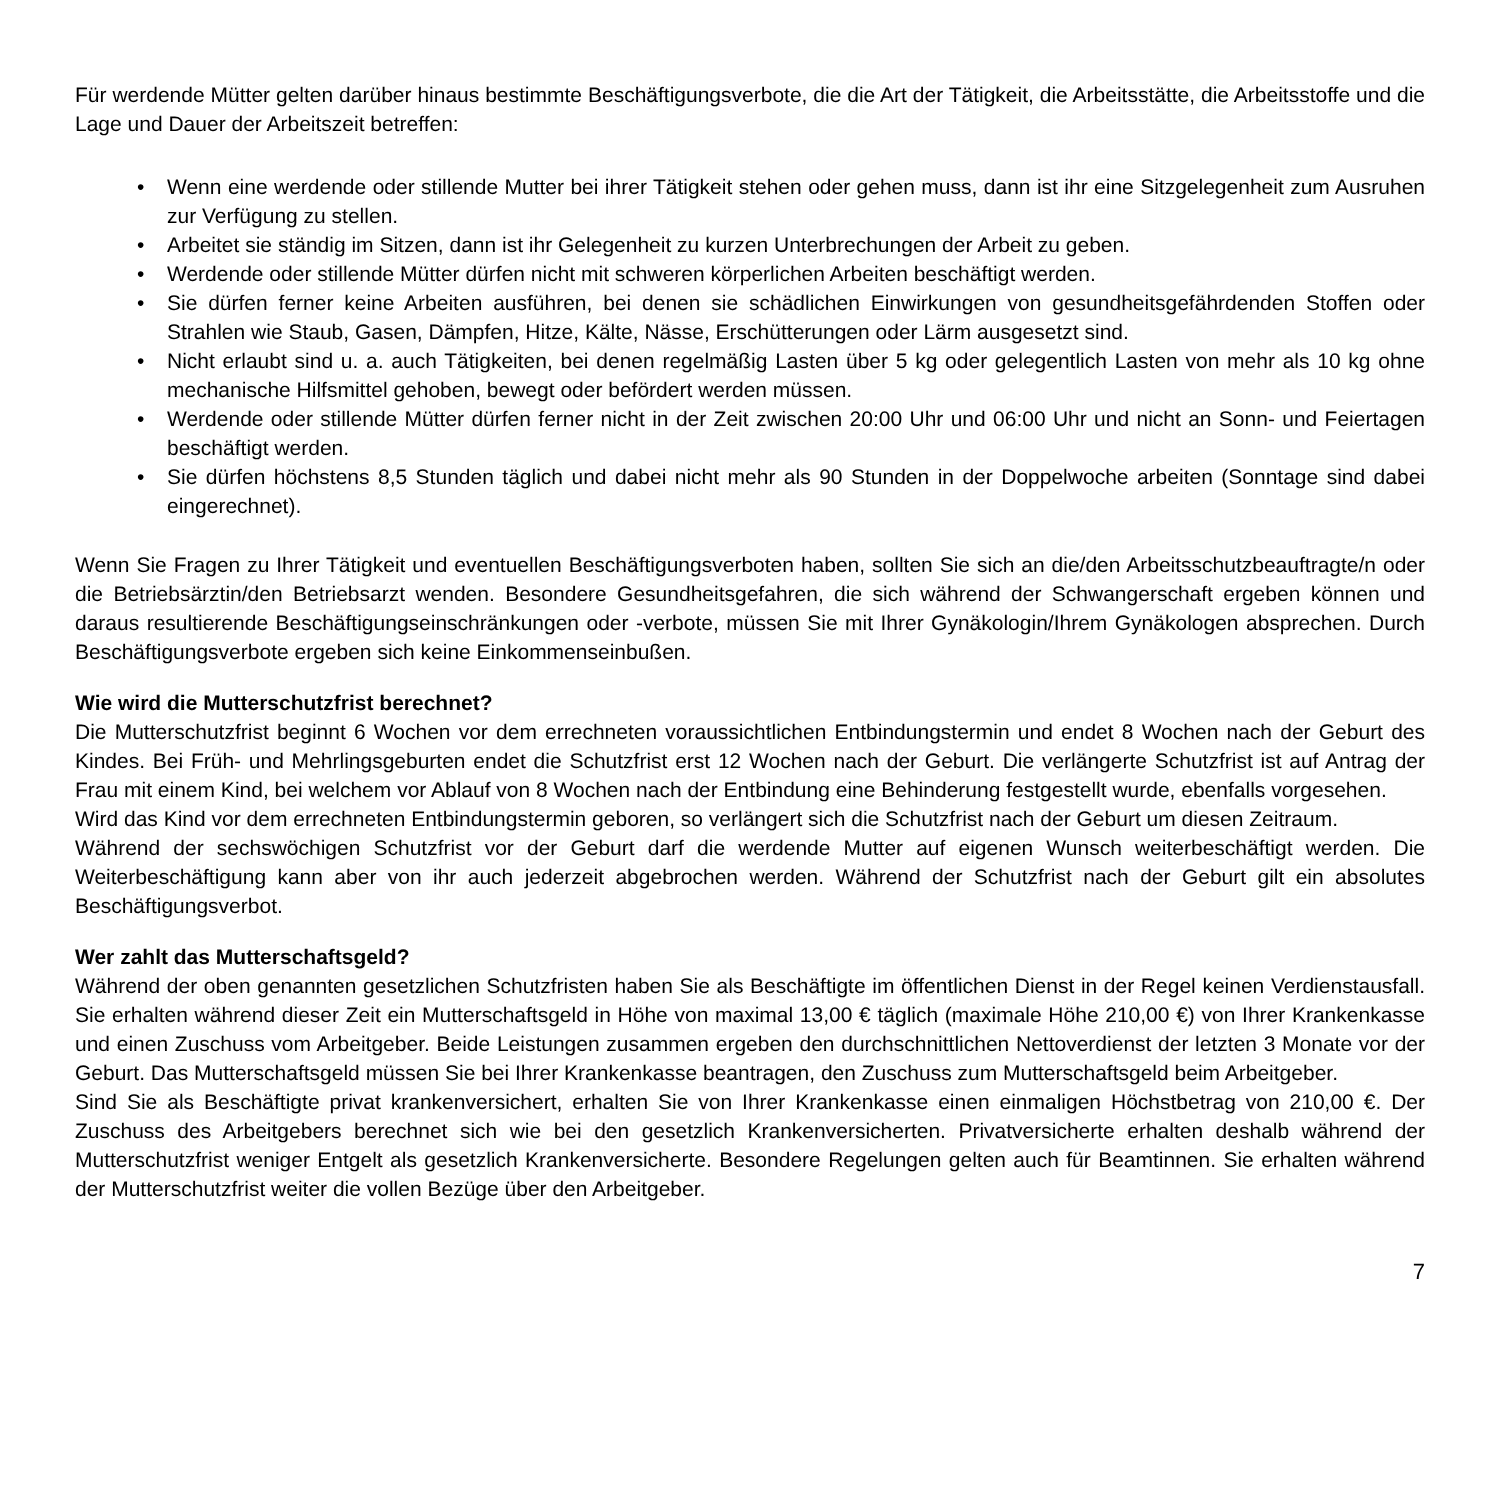Für werdende Mütter gelten darüber hinaus bestimmte Beschäftigungsverbote, die die Art der Tätigkeit, die Arbeitsstätte, die Arbeitsstoffe und die Lage und Dauer der Arbeitszeit betreffen:
• Wenn eine werdende oder stillende Mutter bei ihrer Tätigkeit stehen oder gehen muss, dann ist ihr eine Sitzgelegenheit zum Ausruhen zur Verfügung zu stellen.
• Arbeitet sie ständig im Sitzen, dann ist ihr Gelegenheit zu kurzen Unterbrechungen der Arbeit zu geben.
• Werdende oder stillende Mütter dürfen nicht mit schweren körperlichen Arbeiten beschäftigt werden.
• Sie dürfen ferner keine Arbeiten ausführen, bei denen sie schädlichen Einwirkungen von gesundheitsgefährdenden Stoffen oder Strahlen wie Staub, Gasen, Dämpfen, Hitze, Kälte, Nässe, Erschütterungen oder Lärm ausgesetzt sind.
• Nicht erlaubt sind u. a. auch Tätigkeiten, bei denen regelmäßig Lasten über 5 kg oder gelegentlich Lasten von mehr als 10 kg ohne mechanische Hilfsmittel gehoben, bewegt oder befördert werden müssen.
• Werdende oder stillende Mütter dürfen ferner nicht in der Zeit zwischen 20:00 Uhr und 06:00 Uhr und nicht an Sonn- und Feiertagen beschäftigt werden.
• Sie dürfen höchstens 8,5 Stunden täglich und dabei nicht mehr als 90 Stunden in der Doppelwoche arbeiten (Sonntage sind dabei eingerechnet).
Wenn Sie Fragen zu Ihrer Tätigkeit und eventuellen Beschäftigungsverboten haben, sollten Sie sich an die/den Arbeitsschutzbeauftragte/n oder die Betriebsärztin/den Betriebsarzt wenden. Besondere Gesundheitsgefahren, die sich während der Schwangerschaft ergeben können und daraus resultierende Beschäftigungseinschränkungen oder -verbote, müssen Sie mit Ihrer Gynäkologin/Ihrem Gynäkologen absprechen. Durch Beschäftigungsverbote ergeben sich keine Einkommenseinbußen.
Wie wird die Mutterschutzfrist berechnet?
Die Mutterschutzfrist beginnt 6 Wochen vor dem errechneten voraussichtlichen Entbindungstermin und endet 8 Wochen nach der Geburt des Kindes. Bei Früh- und Mehrlingsgeburten endet die Schutzfrist erst 12 Wochen nach der Geburt. Die verlängerte Schutzfrist ist auf Antrag der Frau mit einem Kind, bei welchem vor Ablauf von 8 Wochen nach der Entbindung eine Behinderung festgestellt wurde, ebenfalls vorgesehen.
Wird das Kind vor dem errechneten Entbindungstermin geboren, so verlängert sich die Schutzfrist nach der Geburt um diesen Zeitraum.
Während der sechswöchigen Schutzfrist vor der Geburt darf die werdende Mutter auf eigenen Wunsch weiterbeschäftigt werden. Die Weiterbeschäftigung kann aber von ihr auch jederzeit abgebrochen werden. Während der Schutzfrist nach der Geburt gilt ein absolutes Beschäftigungsverbot.
Wer zahlt das Mutterschaftsgeld?
Während der oben genannten gesetzlichen Schutzfristen haben Sie als Beschäftigte im öffentlichen Dienst in der Regel keinen Verdienstausfall. Sie erhalten während dieser Zeit ein Mutterschaftsgeld in Höhe von maximal 13,00 € täglich (maximale Höhe 210,00 €) von Ihrer Krankenkasse und einen Zuschuss vom Arbeitgeber. Beide Leistungen zusammen ergeben den durchschnittlichen Nettoverdienst der letzten 3 Monate vor der Geburt. Das Mutterschaftsgeld müssen Sie bei Ihrer Krankenkasse beantragen, den Zuschuss zum Mutterschaftsgeld beim Arbeitgeber.
Sind Sie als Beschäftigte privat krankenversichert, erhalten Sie von Ihrer Krankenkasse einen einmaligen Höchstbetrag von 210,00 €. Der Zuschuss des Arbeitgebers berechnet sich wie bei den gesetzlich Krankenversicherten. Privatversicherte erhalten deshalb während der Mutterschutzfrist weniger Entgelt als gesetzlich Krankenversicherte. Besondere Regelungen gelten auch für Beamtinnen. Sie erhalten während der Mutterschutzfrist weiter die vollen Bezüge über den Arbeitgeber.
7